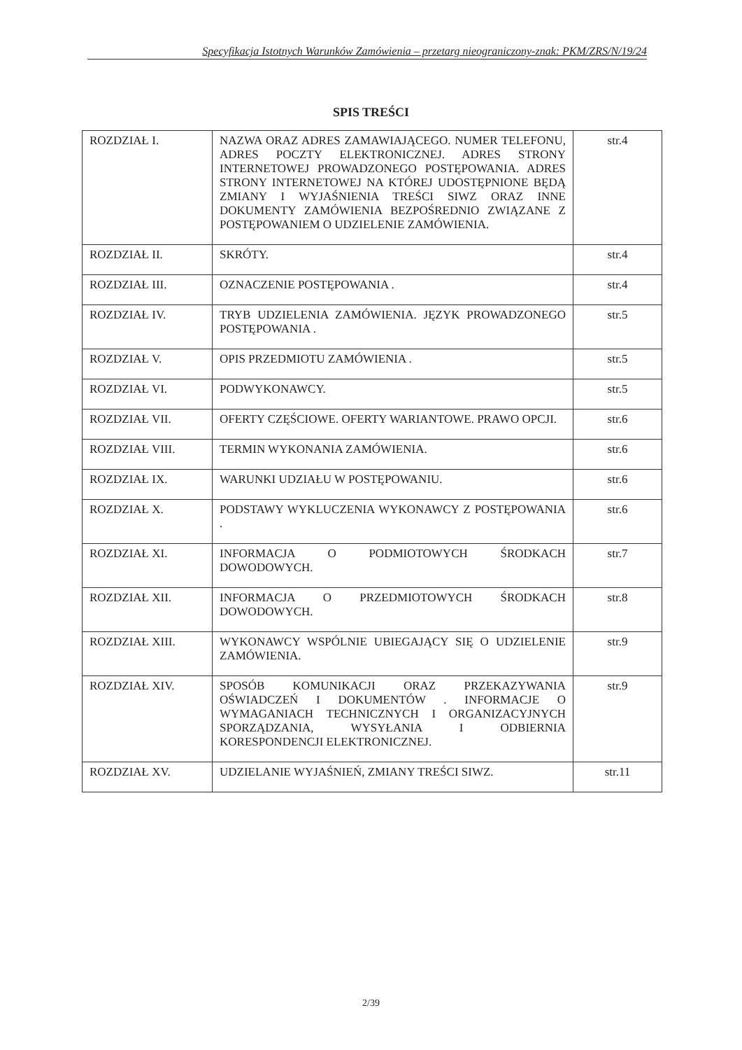Specyfikacja Istotnych Warunków Zamówienia – przetarg nieograniczony-znak: PKM/ZRS/N/19/24
SPIS TREŚCI
| ROZDZIAŁ I. | NAZWA ORAZ ADRES ZAMAWIAJĄCEGO. NUMER TELEFONU, ADRES POCZTY ELEKTRONICZNEJ. ADRES STRONY INTERNETOWEJ PROWADZONEGO POSTĘPOWANIA. ADRES STRONY INTERNETOWEJ NA KTÓREJ UDOSTĘPNIONE BĘDĄ ZMIANY I WYJAŚNIENIA TREŚCI SIWZ ORAZ INNE DOKUMENTY ZAMÓWIENIA BEZPOŚREDNIO ZWIĄZANE Z POSTĘPOWANIEM O UDZIELENIE ZAMÓWIENIA. | str.4 |
| ROZDZIAŁ II. | SKRÓTY. | str.4 |
| ROZDZIAŁ III. | OZNACZENIE POSTĘPOWANIA . | str.4 |
| ROZDZIAŁ IV. | TRYB UDZIELENIA ZAMÓWIENIA. JĘZYK PROWADZONEGO POSTĘPOWANIA . | str.5 |
| ROZDZIAŁ V. | OPIS PRZEDMIOTU ZAMÓWIENIA . | str.5 |
| ROZDZIAŁ VI. | PODWYKONAWCY. | str.5 |
| ROZDZIAŁ VII. | OFERTY CZĘŚCIOWE. OFERTY WARIANTOWE. PRAWO OPCJI. | str.6 |
| ROZDZIAŁ VIII. | TERMIN WYKONANIA ZAMÓWIENIA. | str.6 |
| ROZDZIAŁ IX. | WARUNKI UDZIAŁU W POSTĘPOWANIU. | str.6 |
| ROZDZIAŁ X. | PODSTAWY WYKLUCZENIA WYKONAWCY Z POSTĘPOWANIA . | str.6 |
| ROZDZIAŁ XI. | INFORMACJA O PODMIOTOWYCH ŚRODKACH DOWODOWYCH. | str.7 |
| ROZDZIAŁ XII. | INFORMACJA O PRZEDMIOTOWYCH ŚRODKACH DOWODOWYCH. | str.8 |
| ROZDZIAŁ XIII. | WYKONAWCY WSPÓLNIE UBIEGAJĄCY SIĘ O UDZIELENIE ZAMÓWIENIA. | str.9 |
| ROZDZIAŁ XIV. | SPOSÓB KOMUNIKACJI ORAZ PRZEKAZYWANIA OŚWIADCZEŃ I DOKUMENTÓW . INFORMACJE O WYMAGANIACH TECHNICZNYCH I ORGANIZACYJNYCH SPORZĄDZANIA, WYSYŁANIA I ODBIERNIA KORESPONDENCJI ELEKTRONICZNEJ. | str.9 |
| ROZDZIAŁ XV. | UDZIELANIE WYJAŚNIEŃ, ZMIANY TREŚCI SIWZ. | str.11 |
2/39